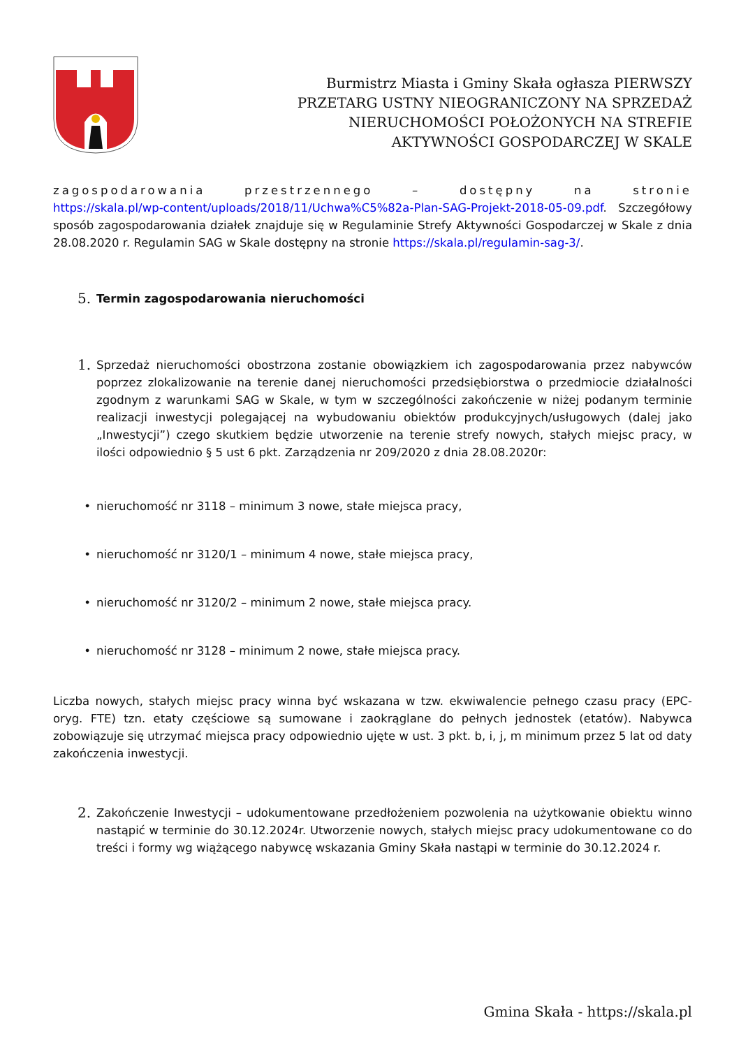Burmistrz Miasta i Gminy Skała ogłasza PIERWSZY PRZETARG USTNY NIEOGRANICZONY NA SPRZEDAŻ NIERUCHOMOŚCI POŁOŻONYCH NA STREFIE AKTYWNOŚCI GOSPODARCZEJ W SKALE
zagospodarowania przestrzennego – dostępny na stronie
https://skala.pl/wp-content/uploads/2018/11/Uchwa%C5%82a-Plan-SAG-Projekt-2018-05-09.pdf. Szczegółowy sposób zagospodarowania działek znajduje się w Regulaminie Strefy Aktywności Gospodarczej w Skale z dnia 28.08.2020 r. Regulamin SAG w Skale dostępny na stronie https://skala.pl/regulamin-sag-3/.
5. Termin zagospodarowania nieruchomości
1.
Sprzedaż nieruchomości obostrzona zostanie obowiązkiem ich zagospodarowania przez nabywców poprzez zlokalizowanie na terenie danej nieruchomości przedsiębiorstwa o przedmiocie działalności zgodnym z warunkami SAG w Skale, w tym w szczególności zakończenie w niżej podanym terminie realizacji inwestycji polegającej na wybudowaniu obiektów produkcyjnych/usługowych (dalej jako „Inwestycji”) czego skutkiem będzie utworzenie na terenie strefy nowych, stałych miejsc pracy, w ilości odpowiednio § 5 ust 6 pkt. Zarządzenia nr 209/2020 z dnia 28.08.2020r:
• nieruchomość nr 3118 – minimum 3 nowe, stałe miejsca pracy,
• nieruchomość nr 3120/1 – minimum 4 nowe, stałe miejsca pracy,
• nieruchomość nr 3120/2 – minimum 2 nowe, stałe miejsca pracy.
• nieruchomość nr 3128 – minimum 2 nowe, stałe miejsca pracy.
Liczba nowych, stałych miejsc pracy winna być wskazana w tzw. ekwiwalencie pełnego czasu pracy (EPC- oryg. FTE) tzn. etaty częściowe są sumowane i zaokrąglane do pełnych jednostek (etatów). Nabywca zobowiązuje się utrzymać miejsca pracy odpowiednio ujęte w ust. 3 pkt. b, i, j, m minimum przez 5 lat od daty zakończenia inwestycji.
2.
Zakończenie Inwestycji – udokumentowane przedłożeniem pozwolenia na użytkowanie obiektu winno nastąpić w terminie do 30.12.2024r. Utworzenie nowych, stałych miejsc pracy udokumentowane co do treści i formy wg wiążącego nabywcę wskazania Gminy Skała nastąpi w terminie do 30.12.2024 r.
Gmina Skała - https://skala.pl